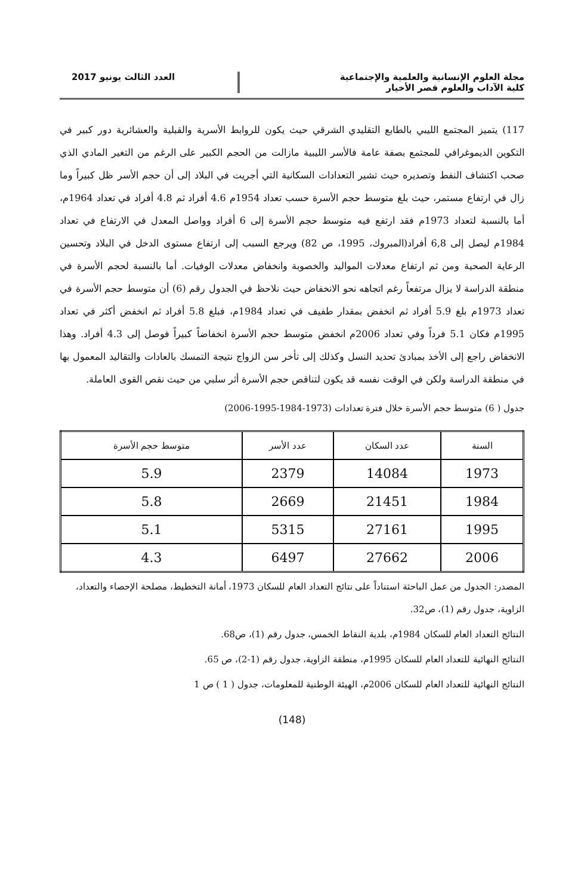مجلة العلوم الإنسانية والعلمية والإجتماعية
كلية الآداب والعلوم قصر الأخيار
العدد الثالث يونيو 2017
117) يتميز المجتمع الليبي بالطابع التقليدي الشرقي حيث يكون للروابط الأسرية والقبلية والعشائرية دور كبير في التكوين الديموغرافي للمجتمع بصفة عامة فالأسر الليبية مازالت من الحجم الكبير على الرغم من التغير المادي الذي صحب اكتشاف النفط وتصديره حيث تشير التعدادات السكانية التي أجريت في البلاد إلى أن حجم الأسر ظل كبيراً وما زال في ارتفاع مستمر، حيث بلغ متوسط حجم الأسرة حسب تعداد 1954م 4.6 أفراد ثم 4.8 أفراد في تعداد 1964م، أما بالنسبة لتعداد 1973م فقد ارتفع فيه متوسط حجم الأسرة إلى 6 أفراد وواصل المعدل في الارتفاع في تعداد 1984م ليصل إلى 6,8 أفراد(المبروك، 1995، ص 82) ويرجع السبب إلى ارتفاع مستوى الدخل في البلاد وتحسين الرعاية الصحية ومن ثم ارتفاع معدلات المواليد والخصوبة وانخفاض معدلات الوفيات. أما بالنسبة لحجم الأسرة في منطقة الدراسة لا يزال مرتفعاً رغم اتجاهه نحو الانخفاض حيث نلاحظ في الجدول رقم (6) أن متوسط حجم الأسرة في تعداد 1973م بلغ 5.9 أفراد ثم انخفض بمقدار طفيف في تعداد 1984م، فبلغ 5.8 أفراد ثم انخفض أكثر في تعداد 1995م فكان 5.1 فرداً وفي تعداد 2006م انخفض متوسط حجم الأسرة انخفاضاً كبيراً فوصل إلى 4.3 أفراد. وهذا الانخفاض راجع إلى الأخذ بمبادئ تحديد النسل وكذلك إلى تأخر سن الزواج نتيجة التمسك بالعادات والتقاليد المعمول بها في منطقة الدراسة ولكن في الوقت نفسه قد يكون لتناقص حجم الأسرة أثر سلبي من حيث نقص القوى العاملة.
جدول ( 6) متوسط حجم الأسرة خلال فترة تعدادات (1973-1984-1995-2006)
| السنة | عدد السكان | عدد الأسر | متوسط حجم الأسرة |
| --- | --- | --- | --- |
| 1973 | 14084 | 2379 | 5.9 |
| 1984 | 21451 | 2669 | 5.8 |
| 1995 | 27161 | 5315 | 5.1 |
| 2006 | 27662 | 6497 | 4.3 |
المصدر: الجدول من عمل الباحثة استناداً على نتائج التعداد العام للسكان 1973، أمانة التخطيط، مصلحة الإحصاء والتعداد، الزاوية، جدول رقم (1)، ص32.
النتائج التعداد العام للسكان 1984م، بلدية النقاط الخمس، جدول رقم (1)، ص68.
النتائج النهائية للتعداد العام للسكان 1995م، منطقة الزاوية، جدول رقم (1-2)، ص 65.
النتائج النهائية للتعداد العام للسكان 2006م، الهيئة الوطنية للمعلومات، جدول ( 1 ) ص 1
(148)